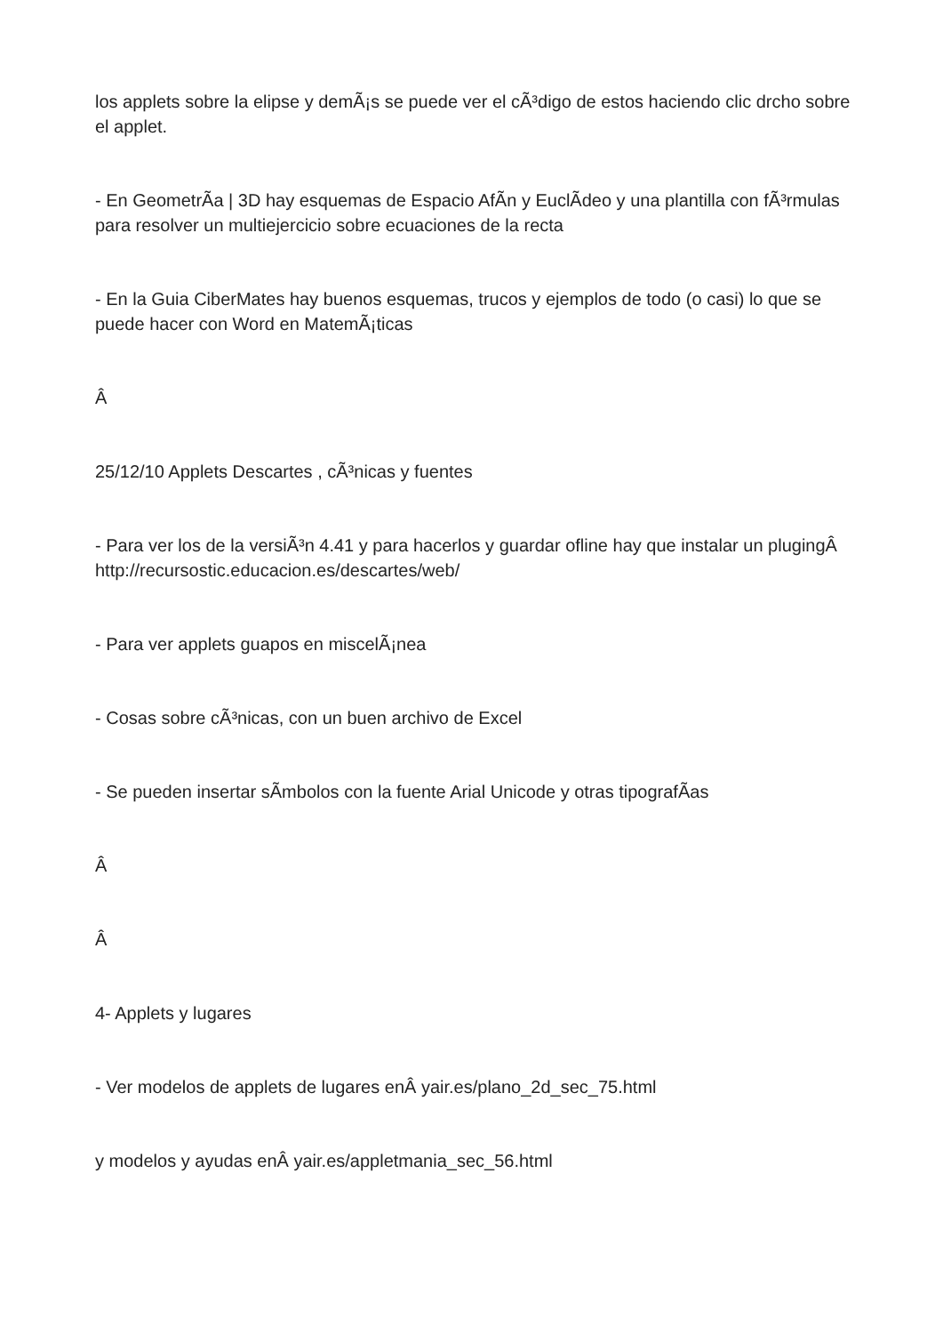los applets sobre la elipse y demÃ¡s se puede ver el cÃ³digo de estos haciendo clic drcho sobre el applet.
- En GeometrÃ­a | 3D hay esquemas de Espacio AfÃ­n y EuclÃ­deo y una plantilla con fÃ³rmulas para resolver un multiejercicio sobre ecuaciones de la recta
- En la Guia CiberMates hay buenos esquemas, trucos y ejemplos de todo (o casi) lo que se puede hacer con Word en MatemÃ¡ticas
Â
25/12/10 Applets Descartes , cÃ³nicas y fuentes
- Para ver los de la versiÃ³n 4.41 y para hacerlos y guardar ofline hay que instalar un plugingÂ http://recursostic.educacion.es/descartes/web/
- Para ver applets guapos en miscelÃ¡nea
- Cosas sobre cÃ³nicas, con un buen archivo de Excel
- Se pueden insertar sÃ­mbolos con la fuente Arial Unicode y otras tipografÃ­as
Â
Â
4- Applets y lugares
- Ver modelos de applets de lugares enÂ yair.es/plano_2d_sec_75.html
y modelos y ayudas enÂ yair.es/appletmania_sec_56.html